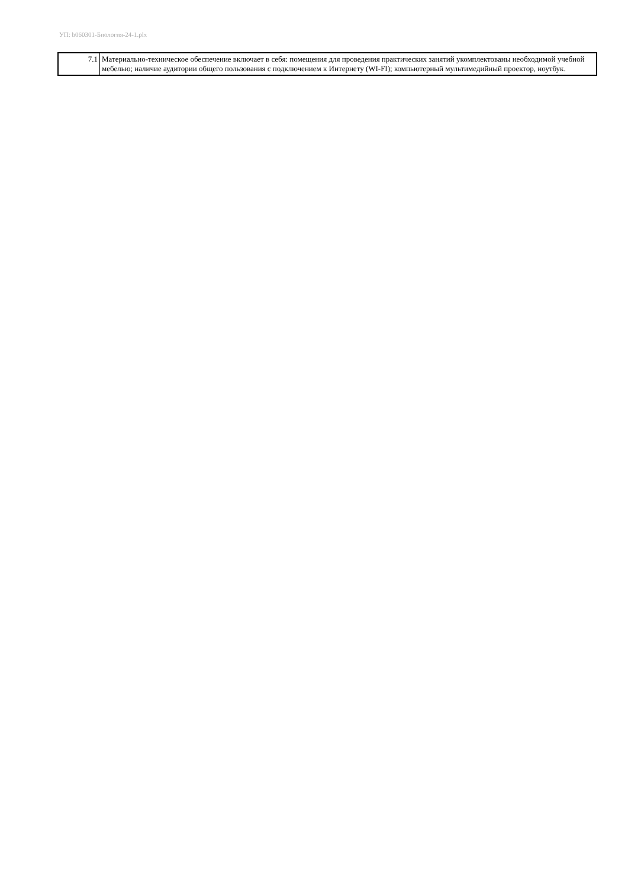УП: b060301-Биология-24-1.plx
| 7.1 | Материально-техническое обеспечение включает в себя: помещения для проведения практических занятий укомплектованы необходимой учебной мебелью; наличие аудитории общего пользования с подключением к Интернету (WI-FI); компьютерный мультимедийный проектор, ноутбук. |